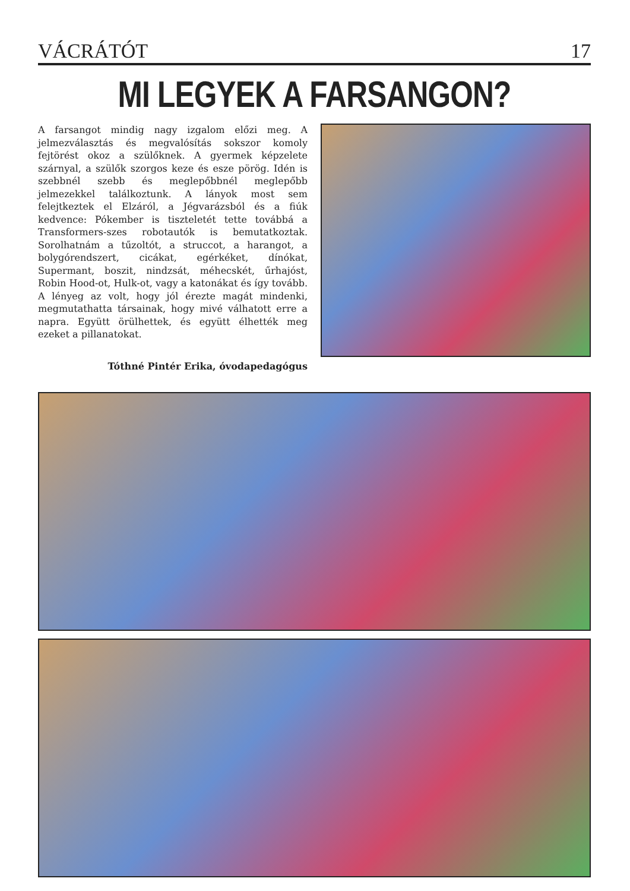VÁCRÁTÓT 17
MI LEGYEK A FARSANGON?
A farsangot mindig nagy izgalom előzi meg. A jelmezválasztás és megvalósítás sokszor komoly fejtörést okoz a szülőknek. A gyermek képzelete szárnyal, a szülők szorgos keze és esze pörög. Idén is szebbnél szebb és meglepőbbnél meglepőbb jelmezekkel találkoztunk. A lányok most sem felejtkeztek el Elzáról, a Jégvarázsból és a fiúk kedvence: Pókember is tiszteletét tette továbbá a Transformers-szes robotautók is bemutatkoztak. Sorolhatnám a tűzoltót, a struccot, a harangot, a bolygórendszert, cicákat, egérkéket, dínókat, Supermant, boszit, nindzsát, méhecskét, űrhajóst, Robin Hood-ot, Hulk-ot, vagy a katonákat és így tovább. A lényeg az volt, hogy jól érezte magát mindenki, megmutathatta társainak, hogy mivé válhatott erre a napra. Együtt örülhettek, és együtt élhették meg ezeket a pillanatokat.
Tóthné Pintér Erika, óvodapedagógus